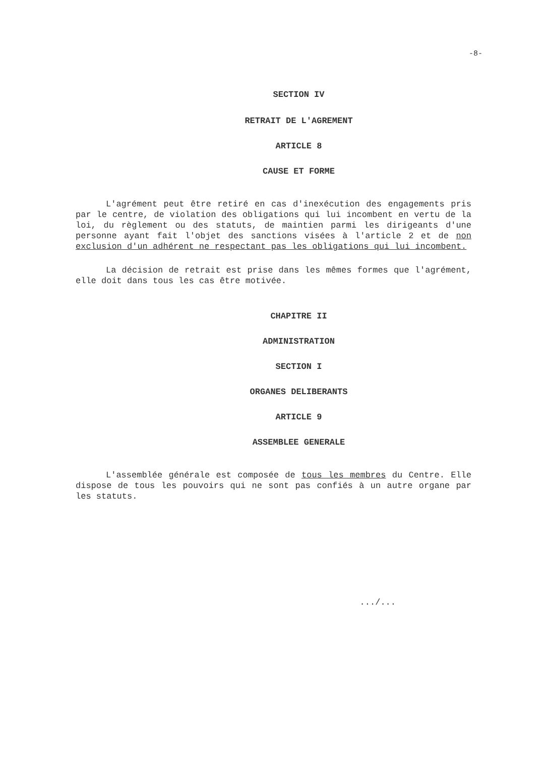-8-
SECTION IV
RETRAIT DE L'AGREMENT
ARTICLE 8
CAUSE ET FORME
L'agrément peut être retiré en cas d'inexécution des engagements pris par le centre, de violation des obligations qui lui incombent en vertu de la loi, du règlement ou des statuts, de maintien parmi les dirigeants d'une personne ayant fait l'objet des sanctions visées à l'article 2 et de non exclusion d'un adhérent ne respectant pas les obligations qui lui incombent.
La décision de retrait est prise dans les mêmes formes que l'agrément, elle doit dans tous les cas être motivée.
CHAPITRE II
ADMINISTRATION
SECTION I
ORGANES DELIBERANTS
ARTICLE 9
ASSEMBLEE GENERALE
L'assemblée générale est composée de tous les membres du Centre. Elle dispose de tous les pouvoirs qui ne sont pas confiés à un autre organe par les statuts.
.../...